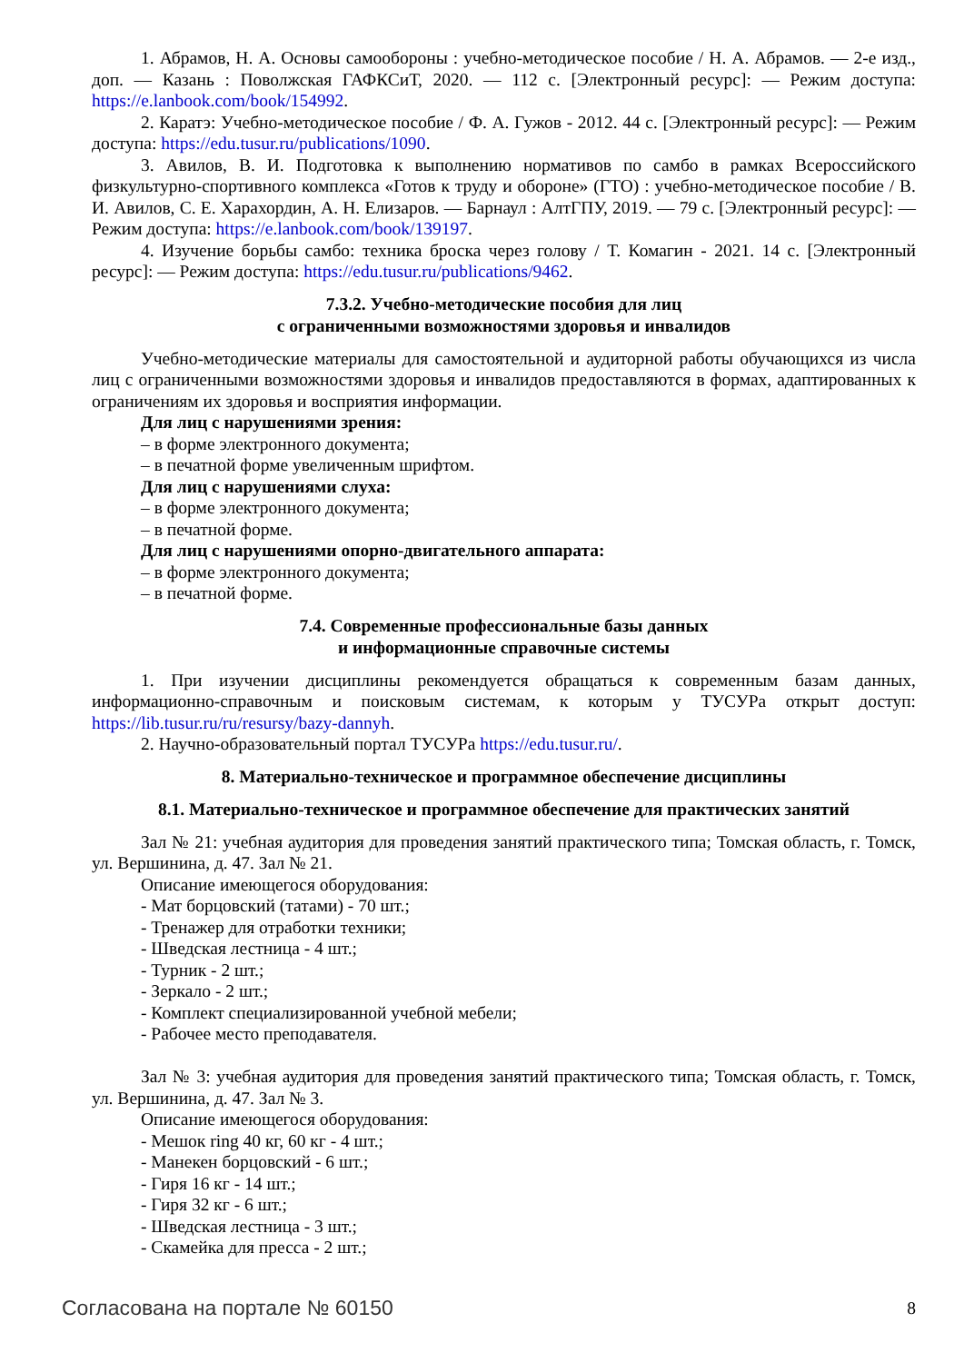1. Абрамов, Н. А. Основы самообороны : учебно-методическое пособие / Н. А. Абрамов. — 2-е изд., доп. — Казань : Поволжская ГАФКСиТ, 2020. — 112 с. [Электронный ресурс]: — Режим доступа: https://e.lanbook.com/book/154992.
2. Каратэ: Учебно-методическое пособие / Ф. А. Гужов - 2012. 44 с. [Электронный ресурс]: — Режим доступа: https://edu.tusur.ru/publications/1090.
3. Авилов, В. И. Подготовка к выполнению нормативов по самбо в рамках Всероссийского физкультурно-спортивного комплекса «Готов к труду и обороне» (ГТО) : учебно-методическое пособие / В. И. Авилов, С. Е. Харахордин, А. Н. Елизаров. — Барнаул : АлтГПУ, 2019. — 79 с. [Электронный ресурс]: — Режим доступа: https://e.lanbook.com/book/139197.
4. Изучение борьбы самбо: техника броска через голову / Т. Комагин - 2021. 14 с. [Электронный ресурс]: — Режим доступа: https://edu.tusur.ru/publications/9462.
7.3.2. Учебно-методические пособия для лиц
с ограниченными возможностями здоровья и инвалидов
Учебно-методические материалы для самостоятельной и аудиторной работы обучающихся из числа лиц с ограниченными возможностями здоровья и инвалидов предоставляются в формах, адаптированных к ограничениям их здоровья и восприятия информации.
Для лиц с нарушениями зрения:
– в форме электронного документа;
– в печатной форме увеличенным шрифтом.
Для лиц с нарушениями слуха:
– в форме электронного документа;
– в печатной форме.
Для лиц с нарушениями опорно-двигательного аппарата:
– в форме электронного документа;
– в печатной форме.
7.4. Современные профессиональные базы данных
и информационные справочные системы
1. При изучении дисциплины рекомендуется обращаться к современным базам данных, информационно-справочным и поисковым системам, к которым у ТУСУРа открыт доступ: https://lib.tusur.ru/ru/resursy/bazy-dannyh.
2. Научно-образовательный портал ТУСУРа https://edu.tusur.ru/.
8. Материально-техническое и программное обеспечение дисциплины
8.1. Материально-техническое и программное обеспечение для практических занятий
Зал № 21: учебная аудитория для проведения занятий практического типа; Томская область, г. Томск, ул. Вершинина, д. 47. Зал № 21.
Описание имеющегося оборудования:
- Мат борцовский (татами) - 70 шт.;
- Тренажер для отработки техники;
- Шведская лестница - 4 шт.;
- Турник - 2 шт.;
- Зеркало - 2 шт.;
- Комплект специализированной учебной мебели;
- Рабочее место преподавателя.
Зал № 3: учебная аудитория для проведения занятий практического типа; Томская область, г. Томск, ул. Вершинина, д. 47. Зал № 3.
Описание имеющегося оборудования:
- Мешок ring 40 кг, 60 кг - 4 шт.;
- Манекен борцовский - 6 шт.;
- Гиря 16 кг - 14 шт.;
- Гиря 32 кг - 6 шт.;
- Шведская лестница - 3 шт.;
- Скамейка для пресса - 2 шт.;
Согласована на портале № 60150 8